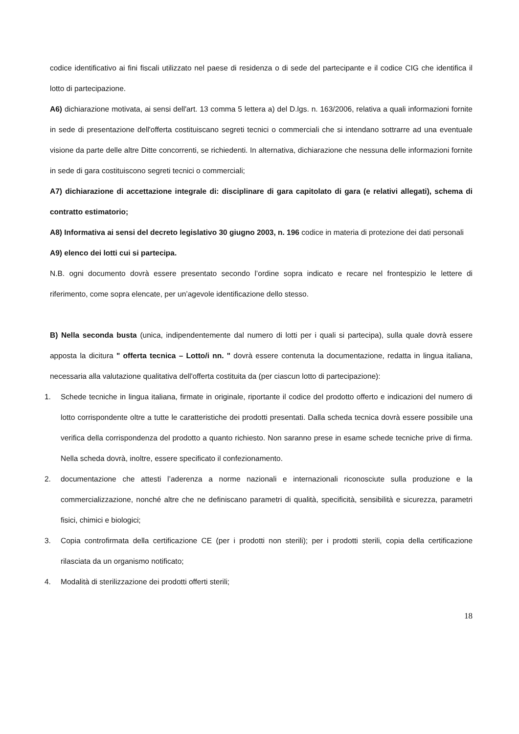codice identificativo ai fini fiscali utilizzato nel paese di residenza o di sede del partecipante e il codice CIG che identifica il lotto di partecipazione.
A6) dichiarazione motivata, ai sensi dell'art. 13 comma 5 lettera a) del D.lgs. n. 163/2006, relativa a quali informazioni fornite in sede di presentazione dell'offerta costituiscano segreti tecnici o commerciali che si intendano sottrarre ad una eventuale visione da parte delle altre Ditte concorrenti, se richiedenti. In alternativa, dichiarazione che nessuna delle informazioni fornite in sede di gara costituiscono segreti tecnici o commerciali;
A7) dichiarazione di accettazione integrale di: disciplinare di gara capitolato di gara (e relativi allegati), schema di contratto estimatorio;
A8) Informativa ai sensi del decreto legislativo 30 giugno 2003, n. 196 codice in materia di protezione dei dati personali
A9) elenco dei lotti cui si partecipa.
N.B. ogni documento dovrà essere presentato secondo l’ordine sopra indicato e recare nel frontespizio le lettere di riferimento, come sopra elencate, per un’agevole identificazione dello stesso.
B) Nella seconda busta (unica, indipendentemente dal numero di lotti per i quali si partecipa), sulla quale dovrà essere apposta la dicitura " offerta tecnica – Lotto/i nn. " dovrà essere contenuta la documentazione, redatta in lingua italiana, necessaria alla valutazione qualitativa dell'offerta costituita da (per ciascun lotto di partecipazione):
1. Schede tecniche in lingua italiana, firmate in originale, riportante il codice del prodotto offerto e indicazioni del numero di lotto corrispondente oltre a tutte le caratteristiche dei prodotti presentati. Dalla scheda tecnica dovrà essere possibile una verifica della corrispondenza del prodotto a quanto richiesto. Non saranno prese in esame schede tecniche prive di firma. Nella scheda dovrà, inoltre, essere specificato il confezionamento.
2. documentazione che attesti l’aderenza a norme nazionali e internazionali riconosciute sulla produzione e la commercializzazione, nonché altre che ne definiscano parametri di qualità, specificità, sensibilità e sicurezza, parametri fisici, chimici e biologici;
3. Copia controfirmata della certificazione CE (per i prodotti non sterili); per i prodotti sterili, copia della certificazione rilasciata da un organismo notificato;
4. Modalità di sterilizzazione dei prodotti offerti sterili;
18